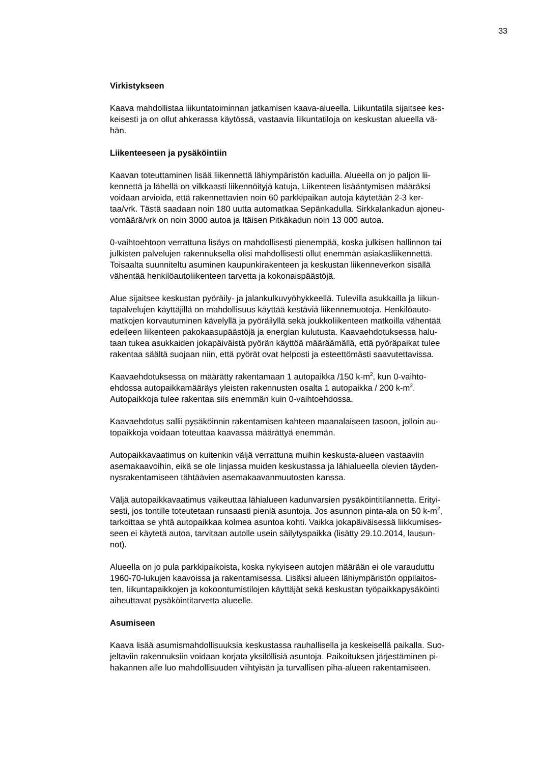33
Virkistykseen
Kaava mahdollistaa liikuntatoiminnan jatkamisen kaava-alueella. Liikuntatila sijaitsee kes- keisesti ja on ollut ahkerassa käytössä, vastaavia liikuntatiloja on keskustan alueella vä- hän.
Liikenteeseen ja pysäköintiin
Kaavan toteuttaminen lisää liikennettä lähiympäristön kaduilla. Alueella on jo paljon lii- kennettä ja lähellä on vilkkaasti liikennöityjä katuja. Liikenteen lisääntymisen määräksi voidaan arvioida, että rakennettavien noin 60 parkkipaikan autoja käytetään 2-3 ker- taa/vrk. Tästä saadaan noin 180 uutta automatkaa Sepänkadulla. Sirkkalankadun ajoneu- vomäärä/vrk on noin 3000 autoa ja Itäisen Pitkäkadun noin 13 000 autoa.
0-vaihtoehtoon verrattuna lisäys on mahdollisesti pienempää, koska julkisen hallinnon tai julkisten palvelujen rakennuksella olisi mahdollisesti ollut enemmän asiakasliikennettä. Toisaalta suunniteltu asuminen kaupunkirakenteen ja keskustan liikenneverkon sisällä vähentää henkilöautoliikenteen tarvetta ja kokonaispäästöjä.
Alue sijaitsee keskustan pyöräily- ja jalankulkuvyöhykkeellä. Tulevilla asukkailla ja liikun- tapalvelujen käyttäjillä on mahdollisuus käyttää kestäviä liikennemuotoja. Henkilöauto- matkojen korvautuminen kävelyllä ja pyöräilyllä sekä joukkoliikenteen matkoilla vähentää edelleen liikenteen pakokaasupäästöjä ja energian kulutusta. Kaavaehdotuksessa halu- taan tukea asukkaiden jokapäiväistä pyörän käyttöä määräämällä, että pyöräpaikat tulee rakentaa säältä suojaan niin, että pyörät ovat helposti ja esteettömästi saavutettavissa.
Kaavaehdotuksessa on määrätty rakentamaan 1 autopaikka /150 k-m<sup>2</sup>, kun 0-vaihto- ehdossa autopaikkamääräys yleisten rakennusten osalta 1 autopaikka / 200 k-m<sup>2</sup>. Autopaikkoja tulee rakentaa siis enemmän kuin 0-vaihtoehdossa.
Kaavaehdotus sallii pysäköinnin rakentamisen kahteen maanalaiseen tasoon, jolloin au- topaikkoja voidaan toteuttaa kaavassa määrättyä enemmän.
Autopaikkavaatimus on kuitenkin väljä verrattuna muihin keskusta-alueen vastaaviin asemakaavoihin, eikä se ole linjassa muiden keskustassa ja lähialueella olevien täyden- nysrakentamiseen tähtäävien asemakaavanmuutosten kanssa.
Väljä autopaikkavaatimus vaikeuttaa lähialueen kadunvarsien pysäköintitilannetta. Erityi- sesti, jos tontille toteutetaan runsaasti pieniä asuntoja. Jos asunnon pinta-ala on 50 k-m<sup>2</sup>, tarkoittaa se yhtä autopaikkaa kolmea asuntoa kohti. Vaikka jokapäiväisessä liikkumises- seen ei käytetä autoa, tarvitaan autolle usein säilytyspaikka (lisätty 29.10.2014, lausun- not).
Alueella on jo pula parkkipaikoista, koska nykyiseen autojen määrään ei ole varauduttu 1960-70-lukujen kaavoissa ja rakentamisessa. Lisäksi alueen lähiympäristön oppilaitos- ten, liikuntapaikkojen ja kokoontumistilojen käyttäjät sekä keskustan työpaikkapysäköinti aiheuttavat pysäköintitarvetta alueelle.
Asumiseen
Kaava lisää asumismahdollisuuksia keskustassa rauhallisella ja keskeisellä paikalla. Suo- jeltaviin rakennuksiin voidaan korjata yksilöllisiä asuntoja. Paikoituksen järjestäminen pi- hakannen alle luo mahdollisuuden viihtyisän ja turvallisen piha-alueen rakentamiseen.